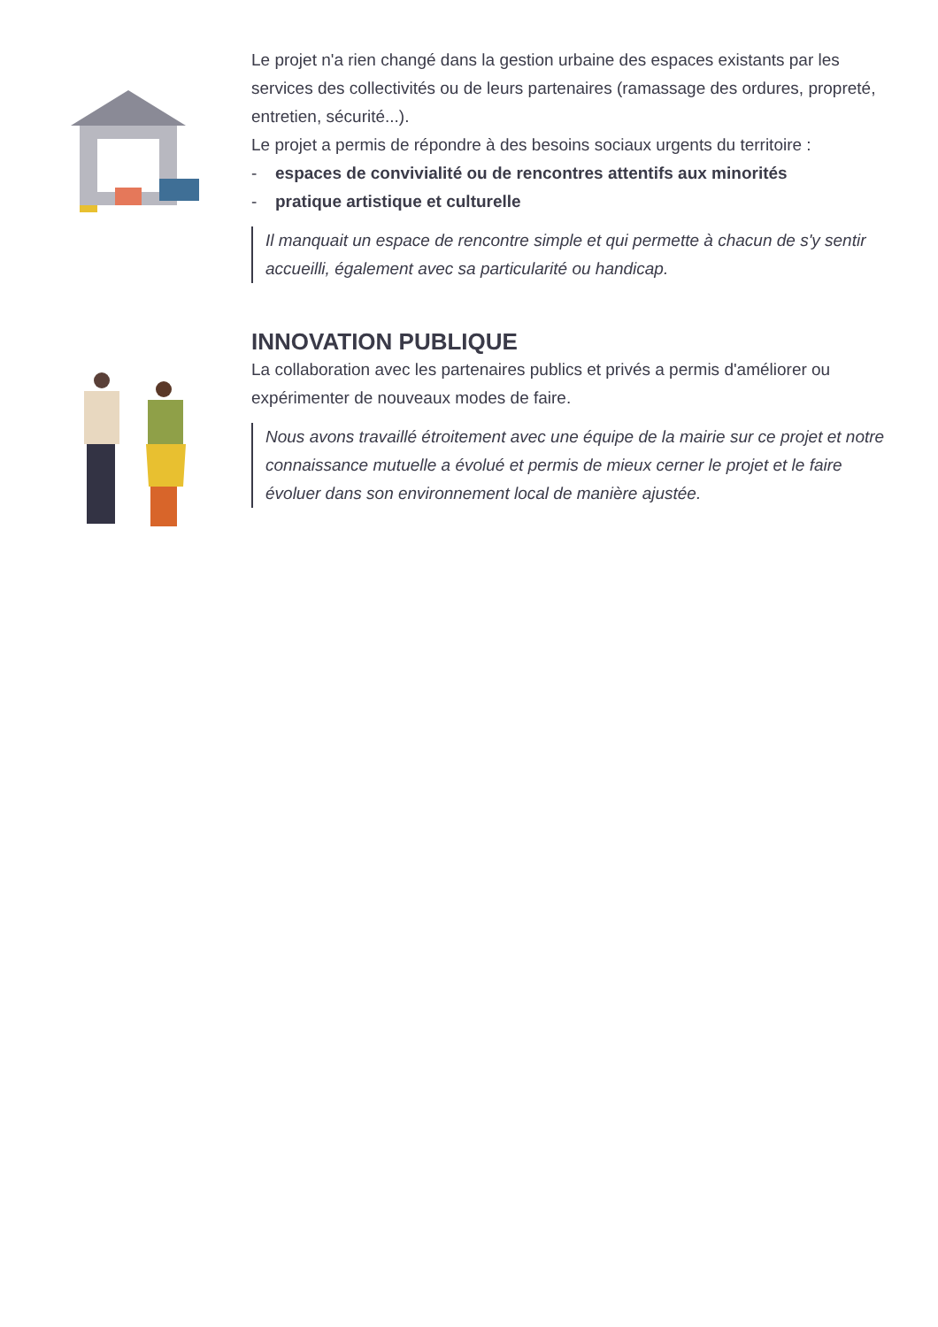Le projet n'a rien changé dans la gestion urbaine des espaces existants par les services des collectivités ou de leurs partenaires (ramassage des ordures, propreté, entretien, sécurité...).
Le projet a permis de répondre à des besoins sociaux urgents du territoire :
- espaces de convivialité ou de rencontres attentifs aux minorités
- pratique artistique et culturelle
Il manquait un espace de rencontre simple et qui permette à chacun de s'y sentir accueilli, également avec sa particularité ou handicap.
INNOVATION PUBLIQUE
La collaboration avec les partenaires publics et privés a permis d'améliorer ou expérimenter de nouveaux modes de faire.
Nous avons travaillé étroitement avec une équipe de la mairie sur ce projet et notre connaissance mutuelle a évolué et permis de mieux cerner le projet et le faire évoluer dans son environnement local de manière ajustée.